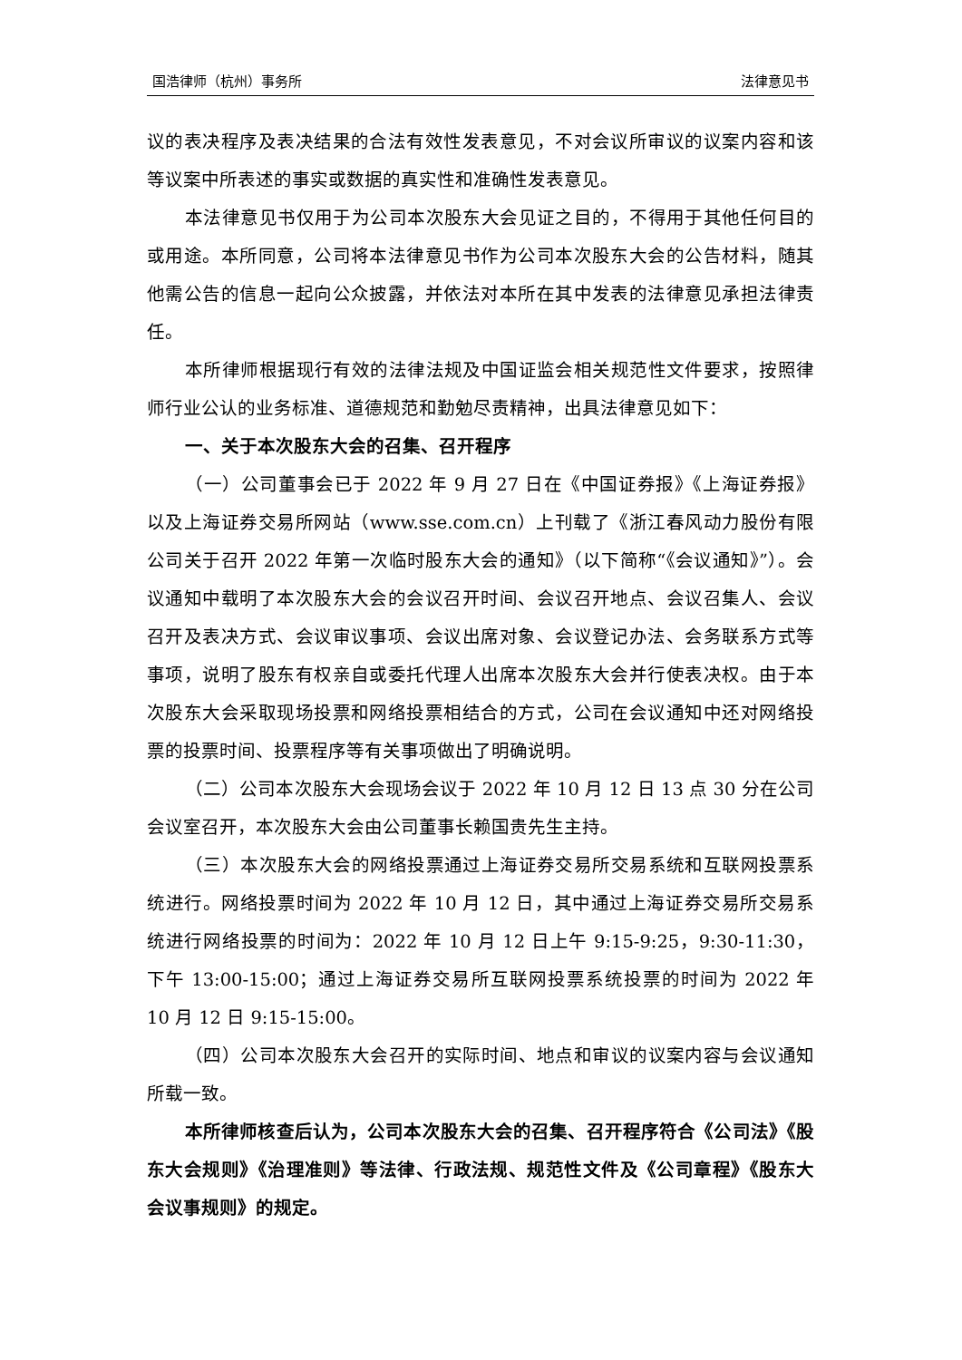国浩律师（杭州）事务所 法律意见书
议的表决程序及表决结果的合法有效性发表意见，不对会议所审议的议案内容和该等议案中所表述的事实或数据的真实性和准确性发表意见。
本法律意见书仅用于为公司本次股东大会见证之目的，不得用于其他任何目的或用途。本所同意，公司将本法律意见书作为公司本次股东大会的公告材料，随其他需公告的信息一起向公众披露，并依法对本所在其中发表的法律意见承担法律责任。
本所律师根据现行有效的法律法规及中国证监会相关规范性文件要求，按照律师行业公认的业务标准、道德规范和勤勉尽责精神，出具法律意见如下：
一、关于本次股东大会的召集、召开程序
（一）公司董事会已于 2022 年 9 月 27 日在《中国证券报》《上海证券报》以及上海证券交易所网站（www.sse.com.cn）上刊载了《浙江春风动力股份有限公司关于召开 2022 年第一次临时股东大会的通知》（以下简称“《会议通知》”）。会议通知中载明了本次股东大会的会议召开时间、会议召开地点、会议召集人、会议召开及表决方式、会议审议事项、会议出席对象、会议登记办法、会务联系方式等事项，说明了股东有权亲自或委托代理人出席本次股东大会并行使表决权。由于本次股东大会采取现场投票和网络投票相结合的方式，公司在会议通知中还对网络投票的投票时间、投票程序等有关事项做出了明确说明。
（二）公司本次股东大会现场会议于 2022 年 10 月 12 日 13 点 30 分在公司会议室召开，本次股东大会由公司董事长赖国贵先生主持。
（三）本次股东大会的网络投票通过上海证券交易所交易系统和互联网投票系统进行。网络投票时间为 2022 年 10 月 12 日，其中通过上海证券交易所交易系统进行网络投票的时间为：2022 年 10 月 12 日上午 9:15-9:25，9:30-11:30，下午 13:00-15:00；通过上海证券交易所互联网投票系统投票的时间为 2022 年 10 月 12 日 9:15-15:00。
（四）公司本次股东大会召开的实际时间、地点和审议的议案内容与会议通知所载一致。
本所律师核查后认为，公司本次股东大会的召集、召开程序符合《公司法》《股东大会规则》《治理准则》等法律、行政法规、规范性文件及《公司章程》《股东大会议事规则》的规定。